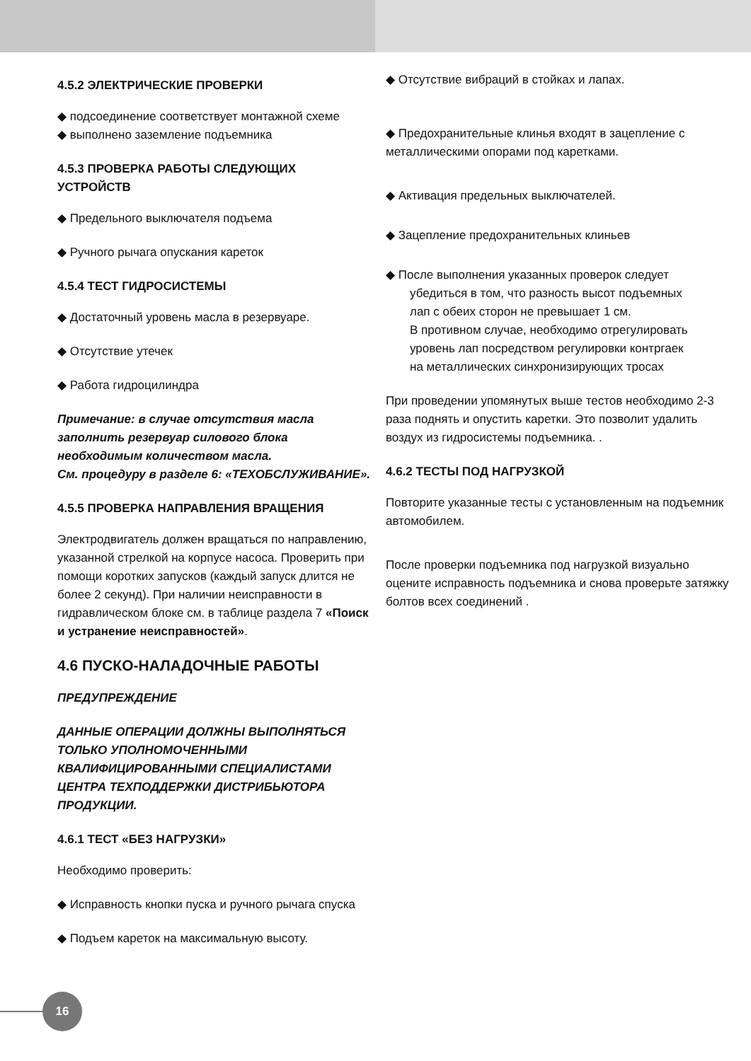4.5.2 ЭЛЕКТРИЧЕСКИЕ ПРОВЕРКИ
◆ подсоединение соответствует монтажной схеме
◆ выполнено заземление подъемника
4.5.3 ПРОВЕРКА РАБОТЫ СЛЕДУЮЩИХ УСТРОЙСТВ
◆ Предельного выключателя подъема
◆ Ручного рычага опускания кареток
4.5.4 ТЕСТ ГИДРОСИСТЕМЫ
◆ Достаточный уровень масла в резервуаре.
◆ Отсутствие утечек
◆ Работа гидроцилиндра
Примечание: в случае отсутствия масла заполнить резервуар силового блока необходимым количеством масла.
См. процедуру в разделе 6: «ТЕХОБСЛУЖИВАНИЕ».
4.5.5 ПРОВЕРКА НАПРАВЛЕНИЯ ВРАЩЕНИЯ
Электродвигатель должен вращаться по направлению, указанной стрелкой на корпусе насоса. Проверить при помощи коротких запусков (каждый запуск длится не более 2 секунд). При наличии неисправности в гидравлическом блоке см. в таблице раздела 7 «Поиск и устранение неисправностей».
4.6 ПУСКО-НАЛАДОЧНЫЕ РАБОТЫ
ПРЕДУПРЕЖДЕНИЕ
ДАННЫЕ ОПЕРАЦИИ ДОЛЖНЫ ВЫПОЛНЯТЬСЯ ТОЛЬКО УПОЛНОМОЧЕННЫМИ КВАЛИФИЦИРОВАННЫМИ СПЕЦИАЛИСТАМИ ЦЕНТРА ТЕХПОДДЕРЖКИ ДИСТРИБЬЮТОРА ПРОДУКЦИИ.
4.6.1 ТЕСТ «БЕЗ НАГРУЗКИ»
Необходимо проверить:
◆ Исправность кнопки пуска и ручного рычага спуска
◆ Подъем кареток на максимальную высоту.
◆ Отсутствие вибраций в стойках и лапах.
◆ Предохранительные клинья входят в зацепление с металлическими опорами под каретками.
◆ Активация предельных выключателей.
◆ Зацепление предохранительных клиньев
◆ После выполнения указанных проверок следует
убедиться в том, что разность высот подъемных
лап с обеих сторон не превышает 1 см.
В противном случае, необходимо отрегулировать
уровень лап посредством регулировки контргаек
на металлических синхронизирующих тросах
При проведении упомянутых выше тестов необходимо 2-3 раза поднять и опустить каретки. Это позволит удалить воздух из гидросистемы подъемника. .
4.6.2 ТЕСТЫ ПОД НАГРУЗКОЙ
Повторите указанные тесты с установленным на подъемник автомобилем.
После проверки подъемника под нагрузкой визуально оцените исправность подъемника и снова проверьте затяжку болтов всех соединений .
16